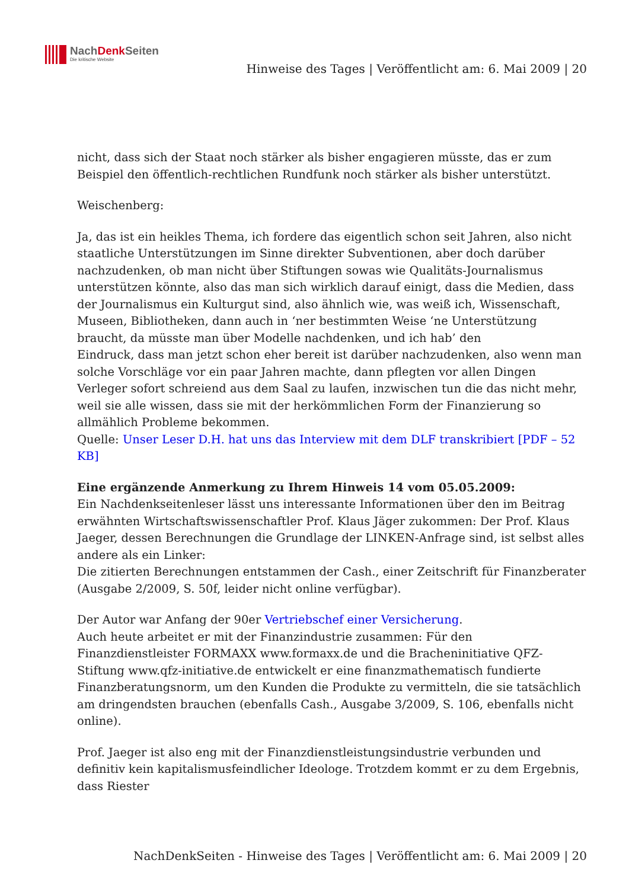NachDenk Seiten
Die kritische Website
Hinweise des Tages | Veröffentlicht am: 6. Mai 2009 | 20
nicht, dass sich der Staat noch stärker als bisher engagieren müsste, das er zum Beispiel den öffentlich-rechtlichen Rundfunk noch stärker als bisher unterstützt.
Weischenberg:
Ja, das ist ein heikles Thema, ich fordere das eigentlich schon seit Jahren, also nicht staatliche Unterstützungen im Sinne direkter Subventionen, aber doch darüber nachzudenken, ob man nicht über Stiftungen sowas wie Qualitäts-Journalismus unterstützen könnte, also das man sich wirklich darauf einigt, dass die Medien, dass der Journalismus ein Kulturgut sind, also ähnlich wie, was weiß ich, Wissenschaft, Museen, Bibliotheken, dann auch in ‘ner bestimmten Weise ‘ne Unterstützung braucht, da müsste man über Modelle nachdenken, und ich hab’ den
Eindruck, dass man jetzt schon eher bereit ist darüber nachzudenken, also wenn man solche Vorschläge vor ein paar Jahren machte, dann pflegten vor allen Dingen Verleger sofort schreiend aus dem Saal zu laufen, inzwischen tun die das nicht mehr, weil sie alle wissen, dass sie mit der herkömmlichen Form der Finanzierung so allmählich Probleme bekommen.
Quelle: Unser Leser D.H. hat uns das Interview mit dem DLF transkribiert [PDF – 52 KB]
Eine ergänzende Anmerkung zu Ihrem Hinweis 14 vom 05.05.2009:
Ein Nachdenkseitenleser lässt uns interessante Informationen über den im Beitrag erwähnten Wirtschaftswissenschaftler Prof. Klaus Jäger zukommen: Der Prof. Klaus Jaeger, dessen Berechnungen die Grundlage der LINKEN-Anfrage sind, ist selbst alles andere als ein Linker:
Die zitierten Berechnungen entstammen der Cash., einer Zeitschrift für Finanzberater (Ausgabe 2/2009, S. 50f, leider nicht online verfügbar).
Der Autor war Anfang der 90er Vertriebschef einer Versicherung.
Auch heute arbeitet er mit der Finanzindustrie zusammen: Für den Finanzdienstleister FORMAXX www.formaxx.de und die Bracheninitiative QFZ-Stiftung www.qfz-initiative.de entwickelt er eine finanzmathematisch fundierte Finanzberatungsnorm, um den Kunden die Produkte zu vermitteln, die sie tatsächlich am dringendsten brauchen (ebenfalls Cash., Ausgabe 3/2009, S. 106, ebenfalls nicht online).
Prof. Jaeger ist also eng mit der Finanzdienstleistungsindustrie verbunden und definitiv kein kapitalismusfeindlicher Ideologe. Trotzdem kommt er zu dem Ergebnis, dass Riester
NachDenkSeiten - Hinweise des Tages | Veröffentlicht am: 6. Mai 2009 | 20